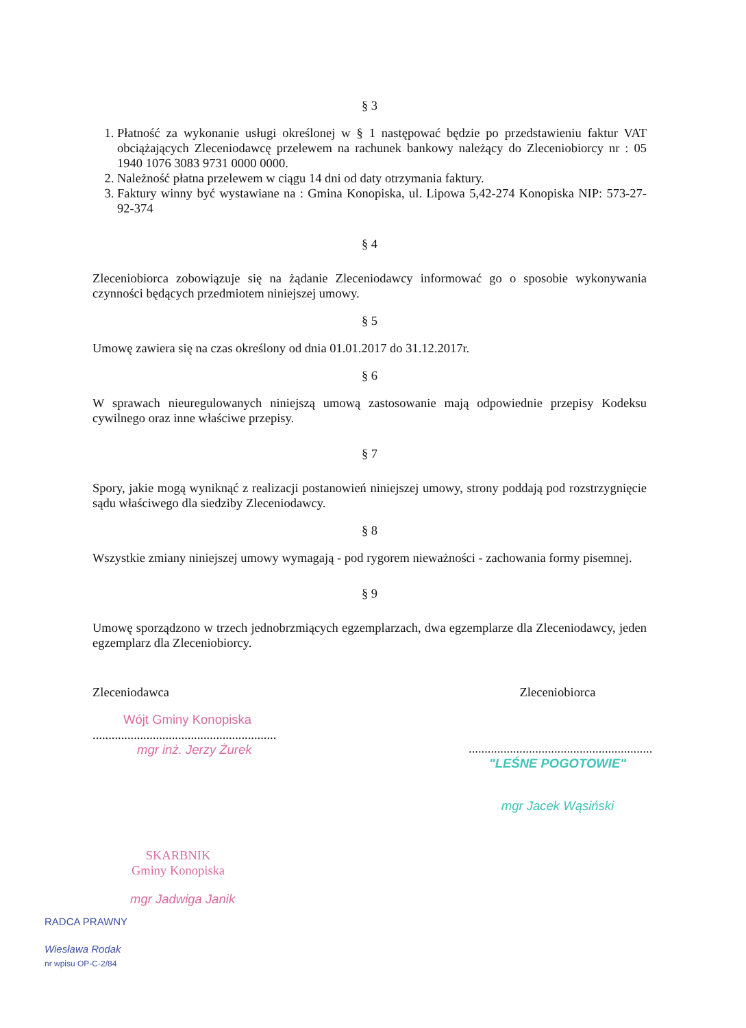§ 3
1. Płatność za wykonanie usługi określonej w § 1 następować będzie po przedstawieniu faktur VAT obciążających Zleceniodawcę przelewem na rachunek bankowy należący do Zleceniobiorcy nr : 05 1940 1076 3083 9731 0000 0000.
2. Należność płatna przelewem w ciągu 14 dni od daty otrzymania faktury.
3. Faktury winny być wystawiane na : Gmina Konopiska, ul. Lipowa 5,42-274 Konopiska NIP: 573-27-92-374
§ 4
Zleceniobiorca zobowiązuje się na żądanie Zleceniodawcy informować go o sposobie wykonywania czynności będących przedmiotem niniejszej umowy.
§ 5
Umowę zawiera się na czas określony od dnia 01.01.2017 do 31.12.2017r.
§ 6
W sprawach nieuregulowanych niniejszą umową zastosowanie mają odpowiednie przepisy Kodeksu cywilnego oraz inne właściwe przepisy.
§ 7
Spory, jakie mogą wyniknąć z realizacji postanowień niniejszej umowy, strony poddają pod rozstrzygnięcie sądu właściwego dla siedziby Zleceniodawcy.
§ 8
Wszystkie zmiany niniejszej umowy wymagają - pod rygorem nieważności - zachowania formy pisemnej.
§ 9
Umowę sporządzono w trzech jednobrzmiących egzemplarzach, dwa egzemplarze dla Zleceniodawcy, jeden egzemplarz dla Zleceniobiorcy.
Zleceniodawca
Wójt Gminy Konopiska
..........................................................
mgr inż. Jerzy Żurek
Zleceniobiorca
..........................................................
"LEŚNE POGOTOWIE"
mgr Jacek Wąsiński
SKARBNIK
Gminy Konopiska
mgr Jadwiga Janik
RADCA PRAWNY
Wiesława Rodak
nr wpisu OP-C-2/84